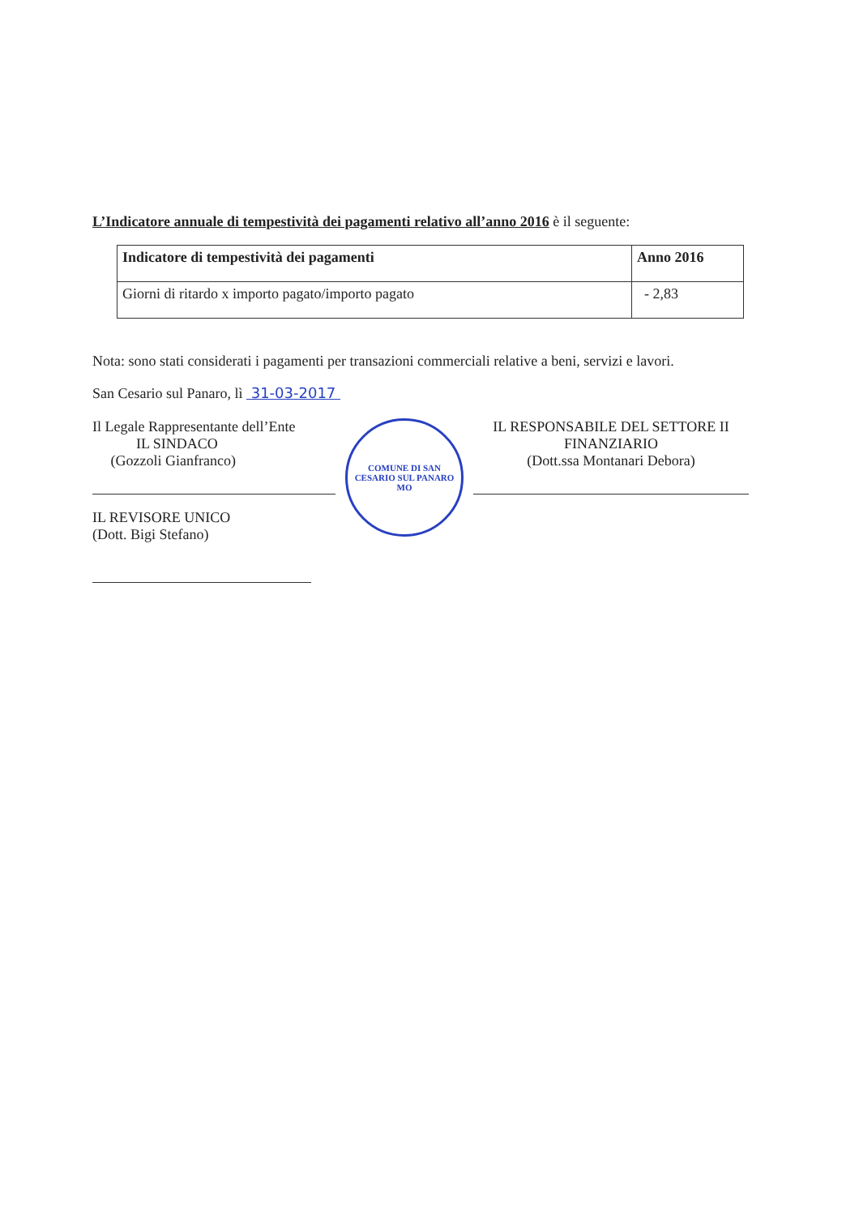L’Indicatore annuale di tempestività dei pagamenti relativo all’anno 2016 è il seguente:
| Indicatore di tempestività dei pagamenti | Anno 2016 |
| --- | --- |
| Giorni di ritardo x importo pagato/importo pagato | - 2,83 |
Nota: sono stati considerati i pagamenti per transazioni commerciali relative a beni, servizi e lavori.
San Cesario sul Panaro, lì 31-03-2017
Il Legale Rappresentante dell’Ente
IL SINDACO
(Gozzoli Gianfranco)
IL REVISORE UNICO
(Dott. Bigi Stefano)
COMUNE DI SAN CESARIO SUL PANARO
MO
IL RESPONSABILE DEL SETTORE II
FINANZIARIO
(Dott.ssa Montanari Debora)